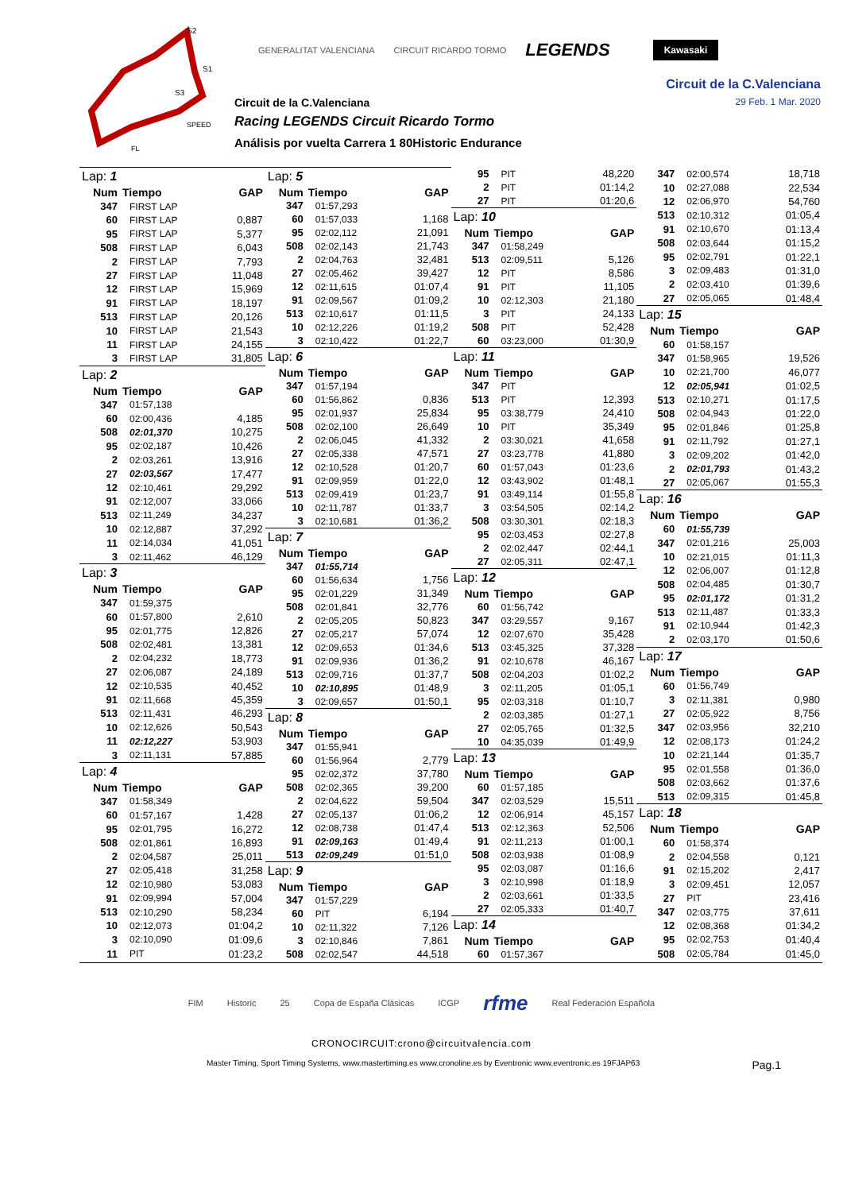S2
S1
S3
SPEED
FL
GENERALITAT VALENCIANA CIRCUIT RICARDO TORMO LEGENDS Kawasaki
Circuit de la C.Valenciana
Circuit de la C.Valenciana 29 Feb. 1 Mar. 2020
Racing LEGENDS Circuit Ricardo Tormo
Análisis por vuelta Carrera 1 80Historic Endurance
| Lap: 1 | | |
| Num | Tiempo | GAP |
| 347 | FIRST LAP | |
| 60 | FIRST LAP | 0,887 |
| 95 | FIRST LAP | 5,377 |
| 508 | FIRST LAP | 6,043 |
| 2 | FIRST LAP | 7,793 |
| 27 | FIRST LAP | 11,048 |
| 12 | FIRST LAP | 15,969 |
| 91 | FIRST LAP | 18,197 |
| 513 | FIRST LAP | 20,126 |
| 10 | FIRST LAP | 21,543 |
| 11 | FIRST LAP | 24,155 |
| 3 | FIRST LAP | 31,805 |
| Lap: 2 | | |
| Num | Tiempo | GAP |
| 347 | 01:57,138 | |
| 60 | 02:00,436 | 4,185 |
| 508 | 02:01,370 | 10,275 |
| 95 | 02:02,187 | 10,426 |
| 2 | 02:03,261 | 13,916 |
| 27 | 02:03,567 | 17,477 |
| 12 | 02:10,461 | 29,292 |
| 91 | 02:12,007 | 33,066 |
| 513 | 02:11,249 | 34,237 |
| 10 | 02:12,887 | 37,292 |
| 11 | 02:14,034 | 41,051 |
| 3 | 02:11,462 | 46,129 |
| Lap: 3 | | |
| Num | Tiempo | GAP |
| 347 | 01:59,375 | |
| 60 | 01:57,800 | 2,610 |
| 95 | 02:01,775 | 12,826 |
| 508 | 02:02,481 | 13,381 |
| 2 | 02:04,232 | 18,773 |
| 27 | 02:06,087 | 24,189 |
| 12 | 02:10,535 | 40,452 |
| 91 | 02:11,668 | 45,359 |
| 513 | 02:11,431 | 46,293 |
| 10 | 02:12,626 | 50,543 |
| 11 | 02:12,227 | 53,903 |
| 3 | 02:11,131 | 57,885 |
| Lap: 4 | | |
| Num | Tiempo | GAP |
| 347 | 01:58,349 | |
| 60 | 01:57,167 | 1,428 |
| 95 | 02:01,795 | 16,272 |
| 508 | 02:01,861 | 16,893 |
| 2 | 02:04,587 | 25,011 |
| 27 | 02:05,418 | 31,258 |
| 12 | 02:10,980 | 53,083 |
| 91 | 02:09,994 | 57,004 |
| 513 | 02:10,290 | 58,234 |
| 10 | 02:12,073 | 01:04,2 |
| 3 | 02:10,090 | 01:09,6 |
| 11 | PIT | 01:23,2 |
| Lap: 5 | | |
| Num | Tiempo | GAP |
| 347 | 01:57,293 | |
| 60 | 01:57,033 | 1,168 |
| 95 | 02:02,112 | 21,091 |
| 508 | 02:02,143 | 21,743 |
| 2 | 02:04,763 | 32,481 |
| 27 | 02:05,462 | 39,427 |
| 12 | 02:11,615 | 01:07,4 |
| 91 | 02:09,567 | 01:09,2 |
| 513 | 02:10,617 | 01:11,5 |
| 10 | 02:12,226 | 01:19,2 |
| 3 | 02:10,422 | 01:22,7 |
| Lap: 6 | | |
| Num | Tiempo | GAP |
| 347 | 01:57,194 | |
| 60 | 01:56,862 | 0,836 |
| 95 | 02:01,937 | 25,834 |
| 508 | 02:02,100 | 26,649 |
| 2 | 02:06,045 | 41,332 |
| 27 | 02:05,338 | 47,571 |
| 12 | 02:10,528 | 01:20,7 |
| 91 | 02:09,959 | 01:22,0 |
| 513 | 02:09,419 | 01:23,7 |
| 10 | 02:11,787 | 01:33,7 |
| 3 | 02:10,681 | 01:36,2 |
| Lap: 7 | | |
| Num | Tiempo | GAP |
| 347 | 01:55,714 | |
| 60 | 01:56,634 | 1,756 |
| 95 | 02:01,229 | 31,349 |
| 508 | 02:01,841 | 32,776 |
| 2 | 02:05,205 | 50,823 |
| 27 | 02:05,217 | 57,074 |
| 12 | 02:09,653 | 01:34,6 |
| 91 | 02:09,936 | 01:36,2 |
| 513 | 02:09,716 | 01:37,7 |
| 10 | 02:10,895 | 01:48,9 |
| 3 | 02:09,657 | 01:50,1 |
| Lap: 8 | | |
| Num | Tiempo | GAP |
| 347 | 01:55,941 | |
| 60 | 01:56,964 | 2,779 |
| 95 | 02:02,372 | 37,780 |
| 508 | 02:02,365 | 39,200 |
| 2 | 02:04,622 | 59,504 |
| 27 | 02:05,137 | 01:06,2 |
| 12 | 02:08,738 | 01:47,4 |
| 91 | 02:09,163 | 01:49,4 |
| 513 | 02:09,249 | 01:51,0 |
| Lap: 9 | | |
| Num | Tiempo | GAP |
| 347 | 01:57,229 | |
| 60 | PIT | 6,194 |
| 10 | 02:11,322 | 7,126 |
| 3 | 02:10,846 | 7,861 |
| 508 | 02:02,547 | 44,518 |
| 95 | PIT | 48,220 |
| 2 | PIT | 01:14,2 |
| 27 | PIT | 01:20,6 |
| Lap: 10 | | |
| Num | Tiempo | GAP |
| 347 | 01:58,249 | |
| 513 | 02:09,511 | 5,126 |
| 12 | PIT | 8,586 |
| 91 | PIT | 11,105 |
| 10 | 02:12,303 | 21,180 |
| 3 | PIT | 24,133 |
| 508 | PIT | 52,428 |
| 60 | 03:23,000 | 01:30,9 |
| Lap: 11 | | |
| Num | Tiempo | GAP |
| 347 | PIT | |
| 513 | PIT | 12,393 |
| 95 | 03:38,779 | 24,410 |
| 10 | PIT | 35,349 |
| 2 | 03:30,021 | 41,658 |
| 27 | 03:23,778 | 41,880 |
| 60 | 01:57,043 | 01:23,6 |
| 12 | 03:43,902 | 01:48,1 |
| 91 | 03:49,114 | 01:55,8 |
| 3 | 03:54,505 | 02:14,2 |
| 508 | 03:30,301 | 02:18,3 |
| 95 | 02:03,453 | 02:27,8 |
| 2 | 02:02,447 | 02:44,1 |
| 27 | 02:05,311 | 02:47,1 |
| Lap: 12 | | |
| Num | Tiempo | GAP |
| 60 | 01:56,742 | |
| 347 | 03:29,557 | 9,167 |
| 12 | 02:07,670 | 35,428 |
| 513 | 03:45,325 | 37,328 |
| 91 | 02:10,678 | 46,167 |
| 508 | 02:04,203 | 01:02,2 |
| 3 | 02:11,205 | 01:05,1 |
| 95 | 02:03,318 | 01:10,7 |
| 2 | 02:03,385 | 01:27,1 |
| 27 | 02:05,765 | 01:32,5 |
| 10 | 04:35,039 | 01:49,9 |
| Lap: 13 | | |
| Num | Tiempo | GAP |
| 60 | 01:57,185 | |
| 347 | 02:03,529 | 15,511 |
| 12 | 02:06,914 | 45,157 |
| 513 | 02:12,363 | 52,506 |
| 91 | 02:11,213 | 01:00,1 |
| 508 | 02:03,938 | 01:08,9 |
| 95 | 02:03,087 | 01:16,6 |
| 3 | 02:10,998 | 01:18,9 |
| 2 | 02:03,661 | 01:33,5 |
| 27 | 02:05,333 | 01:40,7 |
| Lap: 14 | | |
| Num | Tiempo | GAP |
| 60 | 01:57,367 | |
| 347 | 02:00,574 | 18,718 |
| 10 | 02:27,088 | 22,534 |
| 12 | 02:06,970 | 54,760 |
| 513 | 02:10,312 | 01:05,4 |
| 91 | 02:10,670 | 01:13,4 |
| 508 | 02:03,644 | 01:15,2 |
| 95 | 02:02,791 | 01:22,1 |
| 3 | 02:09,483 | 01:31,0 |
| 2 | 02:03,410 | 01:39,6 |
| 27 | 02:05,065 | 01:48,4 |
| Lap: 15 | | |
| Num | Tiempo | GAP |
| 60 | 01:58,157 | |
| 347 | 01:58,965 | 19,526 |
| 10 | 02:21,700 | 46,077 |
| 12 | 02:05,941 | 01:02,5 |
| 513 | 02:10,271 | 01:17,5 |
| 508 | 02:04,943 | 01:22,0 |
| 95 | 02:01,846 | 01:25,8 |
| 91 | 02:11,792 | 01:27,1 |
| 3 | 02:09,202 | 01:42,0 |
| 2 | 02:01,793 | 01:43,2 |
| 27 | 02:05,067 | 01:55,3 |
| Lap: 16 | | |
| Num | Tiempo | GAP |
| 60 | 01:55,739 | |
| 347 | 02:01,216 | 25,003 |
| 10 | 02:21,015 | 01:11,3 |
| 12 | 02:06,007 | 01:12,8 |
| 508 | 02:04,485 | 01:30,7 |
| 95 | 02:01,172 | 01:31,2 |
| 513 | 02:11,487 | 01:33,3 |
| 91 | 02:10,944 | 01:42,3 |
| 2 | 02:03,170 | 01:50,6 |
| Lap: 17 | | |
| Num | Tiempo | GAP |
| 60 | 01:56,749 | |
| 3 | 02:11,381 | 0,980 |
| 27 | 02:05,922 | 8,756 |
| 347 | 02:03,956 | 32,210 |
| 12 | 02:08,173 | 01:24,2 |
| 10 | 02:21,144 | 01:35,7 |
| 95 | 02:01,558 | 01:36,0 |
| 508 | 02:03,662 | 01:37,6 |
| 513 | 02:09,315 | 01:45,8 |
| Lap: 18 | | |
| Num | Tiempo | GAP |
| 60 | 01:58,374 | |
| 2 | 02:04,558 | 0,121 |
| 91 | 02:15,202 | 2,417 |
| 3 | 02:09,451 | 12,057 |
| 27 | PIT | 23,416 |
| 347 | 02:03,775 | 37,611 |
| 12 | 02:08,368 | 01:34,2 |
| 95 | 02:02,753 | 01:40,4 |
| 508 | 02:05,784 | 01:45,0 |
FIM Historic 25 Copa de España Clásicas ICGP rfme Real Federación Española
CRONOCIRCUIT:crono@circuitvalencia.com
Master Timing, Sport Timing Systems, www.mastertiming.es www.cronoline.es by Eventronic www.eventronic.es 19FJAP63 Pag.1